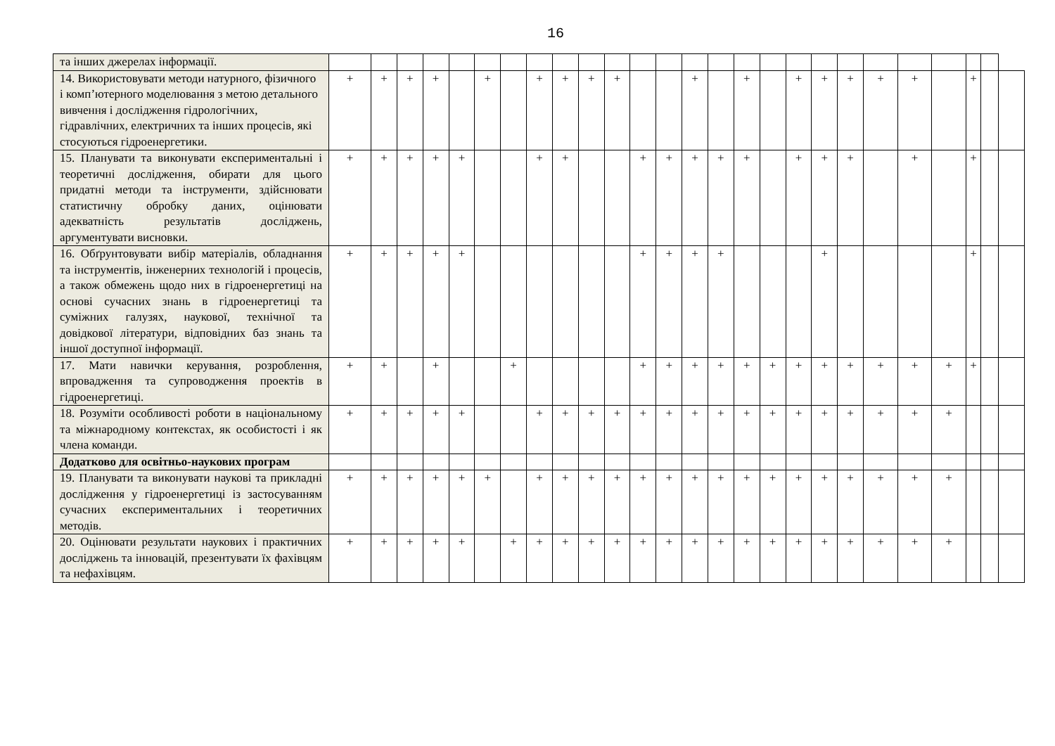16
| та інших джерелах інформації. | | | | | | | | | | | | | | | | | | | | | | | | | | |
| 14. Використовувати методи натурного, фізичного і комп’ютерного моделювання з метою детального вивчення і дослідження гідрологічних, гідравлічних, електричних та інших процесів, які стосуються гідроенергетики. | + | + | + | + | | + | | + | + | + | + | | | + | | + | | + | + | + | + | + | | + | | |
| 15. Планувати та виконувати експериментальні і теоретичні дослідження, обирати для цього придатні методи та інструменти, здійснювати статистичну обробку даних, оцінювати адекватність результатів досліджень, аргументувати висновки. | + | + | + | + | + | | | + | + | | | + | + | + | + | + | | + | + | + | | + | | + | | |
| 16. Обґрунтовувати вибір матеріалів, обладнання та інструментів, інженерних технологій і процесів, а також обмежень щодо них в гідроенергетиці на основі сучасних знань в гідроенергетиці та суміжних галузях, наукової, технічної та довідкової літератури, відповідних баз знань та іншої доступної інформації. | + | + | + | + | + | | | | | | | + | + | + | + | | | | + | | | | | + | | |
| 17. Мати навички керування, розроблення, впровадження та супроводження проектів в гідроенергетиці. | + | + | | + | | | + | | | | | + | + | + | + | + | + | + | + | + | + | + | + | + | | |
| 18. Розуміти особливості роботи в національному та міжнародному контекстах, як особистості і як члена команди. | + | + | + | + | + | | | + | + | + | + | + | + | + | + | + | + | + | + | + | + | + | + | | | |
| Додатково для освітньо-наукових програм | | | | | | | | | | | | | | | | | | | | | | | | | | |
| 19. Планувати та виконувати наукові та прикладні дослідження у гідроенергетиці із застосуванням сучасних експериментальних і теоретичних методів. | + | + | + | + | + | + | | + | + | + | + | + | + | + | + | + | + | + | + | + | + | + | + | | | |
| 20. Оцінювати результати наукових і практичних досліджень та інновацій, презентувати їх фахівцям та нефахівцям. | + | + | + | + | + | | + | + | + | + | + | + | + | + | + | + | + | + | + | + | + | + | + | | | |